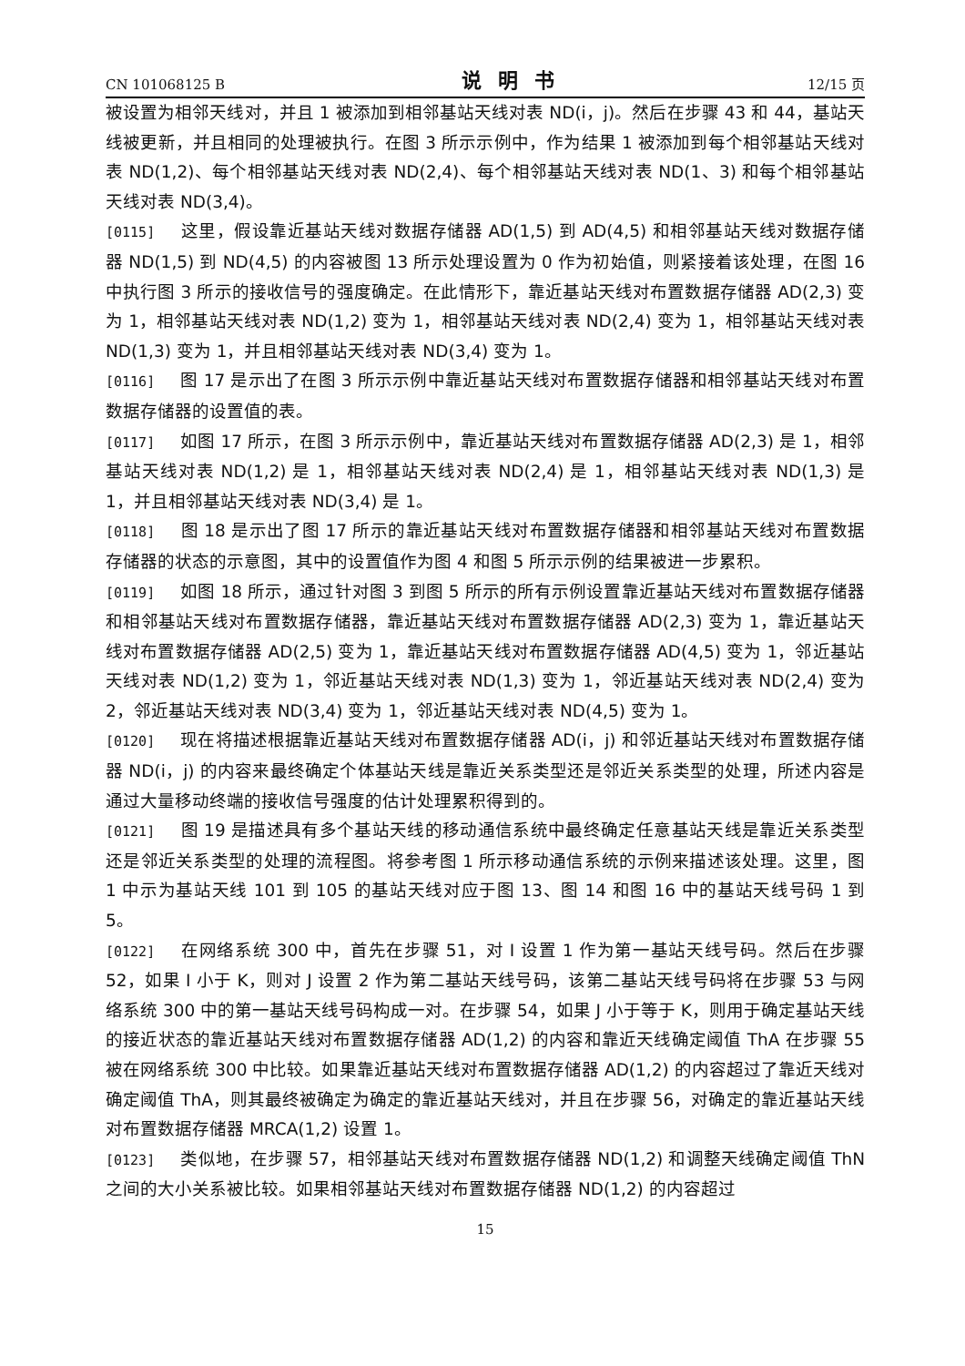CN 101068125 B 说明书 12/15 页
被设置为相邻天线对，并且 1 被添加到相邻基站天线对表 ND(i，j)。然后在步骤 43 和 44，基站天线被更新，并且相同的处理被执行。在图 3 所示示例中，作为结果 1 被添加到每个相邻基站天线对表 ND(1,2)、每个相邻基站天线对表 ND(2,4)、每个相邻基站天线对表 ND(1、3) 和每个相邻基站天线对表 ND(3,4)。
[0115] 这里，假设靠近基站天线对数据存储器 AD(1,5) 到 AD(4,5) 和相邻基站天线对数据存储器 ND(1,5) 到 ND(4,5) 的内容被图 13 所示处理设置为 0 作为初始值，则紧接着该处理，在图 16 中执行图 3 所示的接收信号的强度确定。在此情形下，靠近基站天线对布置数据存储器 AD(2,3) 变为 1，相邻基站天线对表 ND(1,2) 变为 1，相邻基站天线对表 ND(2,4) 变为 1，相邻基站天线对表 ND(1,3) 变为 1，并且相邻基站天线对表 ND(3,4) 变为 1。
[0116] 图 17 是示出了在图 3 所示示例中靠近基站天线对布置数据存储器和相邻基站天线对布置数据存储器的设置值的表。
[0117] 如图 17 所示，在图 3 所示示例中，靠近基站天线对布置数据存储器 AD(2,3) 是 1，相邻基站天线对表 ND(1,2) 是 1，相邻基站天线对表 ND(2,4) 是 1，相邻基站天线对表 ND(1,3) 是 1，并且相邻基站天线对表 ND(3,4) 是 1。
[0118] 图 18 是示出了图 17 所示的靠近基站天线对布置数据存储器和相邻基站天线对布置数据存储器的状态的示意图，其中的设置值作为图 4 和图 5 所示示例的结果被进一步累积。
[0119] 如图 18 所示，通过针对图 3 到图 5 所示的所有示例设置靠近基站天线对布置数据存储器和相邻基站天线对布置数据存储器，靠近基站天线对布置数据存储器 AD(2,3) 变为 1，靠近基站天线对布置数据存储器 AD(2,5) 变为 1，靠近基站天线对布置数据存储器 AD(4,5) 变为 1，邻近基站天线对表 ND(1,2) 变为 1，邻近基站天线对表 ND(1,3) 变为 1，邻近基站天线对表 ND(2,4) 变为 2，邻近基站天线对表 ND(3,4) 变为 1，邻近基站天线对表 ND(4,5) 变为 1。
[0120] 现在将描述根据靠近基站天线对布置数据存储器 AD(i，j) 和邻近基站天线对布置数据存储器 ND(i，j) 的内容来最终确定个体基站天线是靠近关系类型还是邻近关系类型的处理，所述内容是通过大量移动终端的接收信号强度的估计处理累积得到的。
[0121] 图 19 是描述具有多个基站天线的移动通信系统中最终确定任意基站天线是靠近关系类型还是邻近关系类型的处理的流程图。将参考图 1 所示移动通信系统的示例来描述该处理。这里，图 1 中示为基站天线 101 到 105 的基站天线对应于图 13、图 14 和图 16 中的基站天线号码 1 到 5。
[0122] 在网络系统 300 中，首先在步骤 51，对 I 设置 1 作为第一基站天线号码。然后在步骤 52，如果 I 小于 K，则对 J 设置 2 作为第二基站天线号码，该第二基站天线号码将在步骤 53 与网络系统 300 中的第一基站天线号码构成一对。在步骤 54，如果 J 小于等于 K，则用于确定基站天线的接近状态的靠近基站天线对布置数据存储器 AD(1,2) 的内容和靠近天线确定阈值 ThA 在步骤 55 被在网络系统 300 中比较。如果靠近基站天线对布置数据存储器 AD(1,2) 的内容超过了靠近天线对确定阈值 ThA，则其最终被确定为确定的靠近基站天线对，并且在步骤 56，对确定的靠近基站天线对布置数据存储器 MRCA(1,2) 设置 1。
[0123] 类似地，在步骤 57，相邻基站天线对布置数据存储器 ND(1,2) 和调整天线确定阈值 ThN 之间的大小关系被比较。如果相邻基站天线对布置数据存储器 ND(1,2) 的内容超过
15